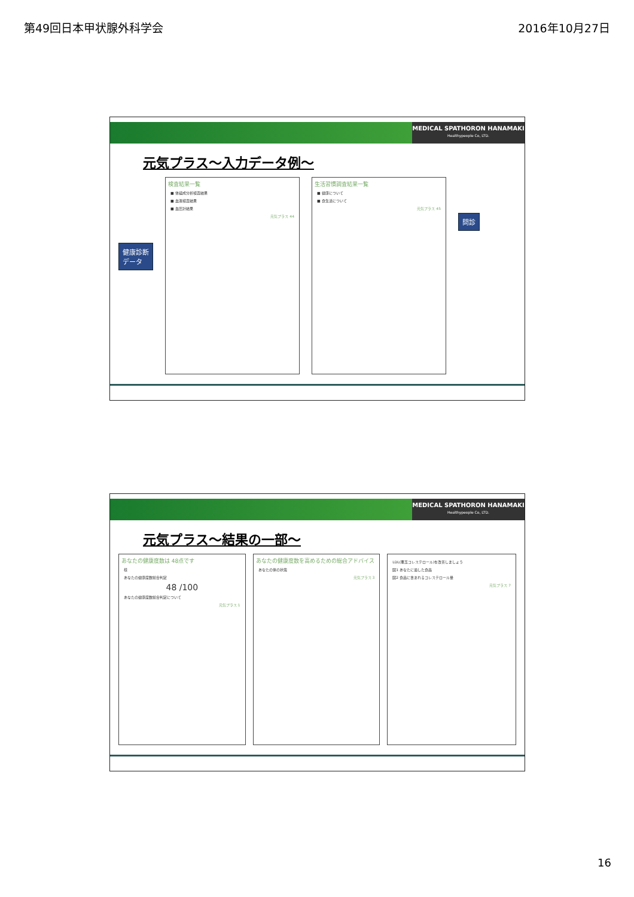第49回日本甲状腺外科学会 2016年10月27日
MEDICAL SPATHORON HANAMAKI
Healthypeople Co, LTD.
元気プラス～入力データ例～
健康診断
データ
検査結果一覧
■ 体組成分析検査結果
■ 血液検査結果
■ 血圧計結果
元気プラス 44
生活習慣調査結果一覧
■ 健康について
■ 食生活について
元気プラス 45
問診
MEDICAL SPATHORON HANAMAKI
Healthypeople Co, LTD.
元気プラス～結果の一部～
あなたの健康度数は 48点です
様
あなたの健康度数総合判定
48 /100
あなたの健康度数総合判定について
元気プラス 1
あなたの健康度数を高めるための総合アドバイス
あなたの体の状態
元気プラス 3
LDL(悪玉コレステロール)を改善しましょう
図1 あなたに適した食品
図2 食品に含まれるコレステロール量
元気プラス 7
16